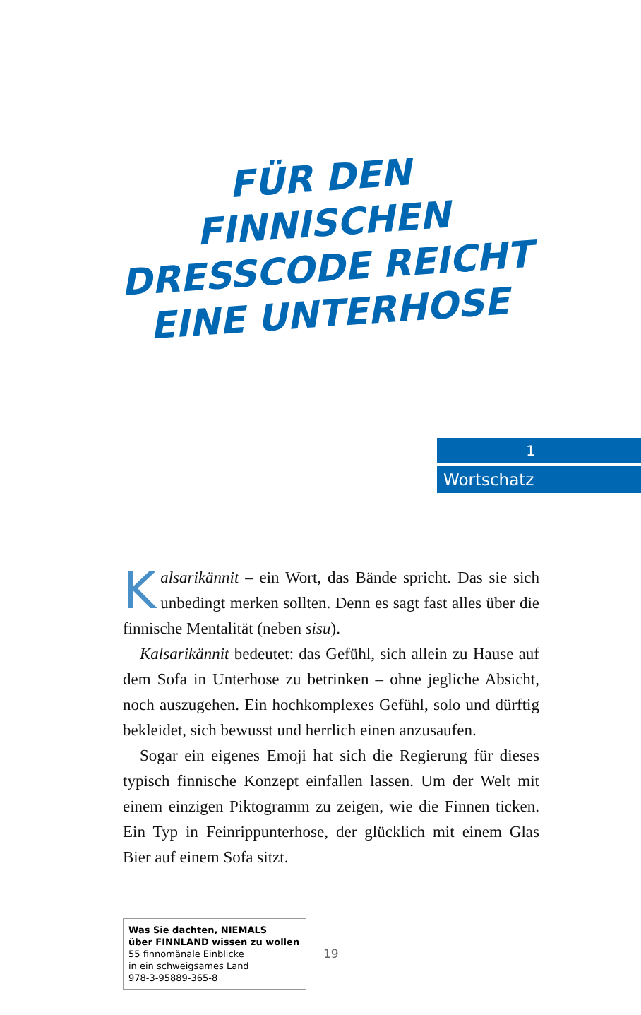FÜR DEN FINNISCHEN
DRESSCODE REICHT
EINE UNTERHOSE
1
Wortschatz
Kalsarikännit – ein Wort, das Bände spricht. Das sie sich unbedingt merken sollten. Denn es sagt fast alles über die finnische Mentalität (neben sisu).
Kalsarikännit bedeutet: das Gefühl, sich allein zu Hause auf dem Sofa in Unterhose zu betrinken – ohne jegliche Absicht, noch auszugehen. Ein hochkomplexes Gefühl, solo und dürftig bekleidet, sich bewusst und herrlich einen anzusaufen.
Sogar ein eigenes Emoji hat sich die Regierung für dieses typisch finnische Konzept einfallen lassen. Um der Welt mit einem einzigen Piktogramm zu zeigen, wie die Finnen ticken. Ein Typ in Feinrippunterhose, der glücklich mit einem Glas Bier auf einem Sofa sitzt.
Was Sie dachten, NIEMALS
über FINNLAND wissen zu wollen
55 finnomänale Einblicke
in ein schweigsames Land
978-3-95889-365-8
19